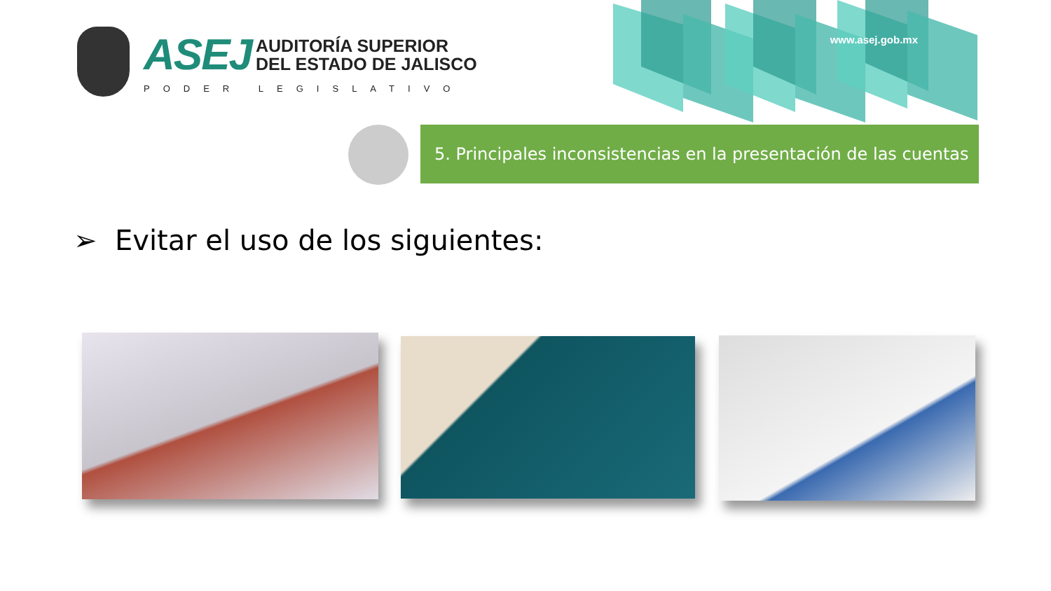ASEJ
AUDITORÍA SUPERIOR
DEL ESTADO DE JALISCO
PODER LEGISLATIVO
www.asej.gob.mx
5. Principales inconsistencias en la presentación de las cuentas
➢ Evitar el uso de los siguientes: